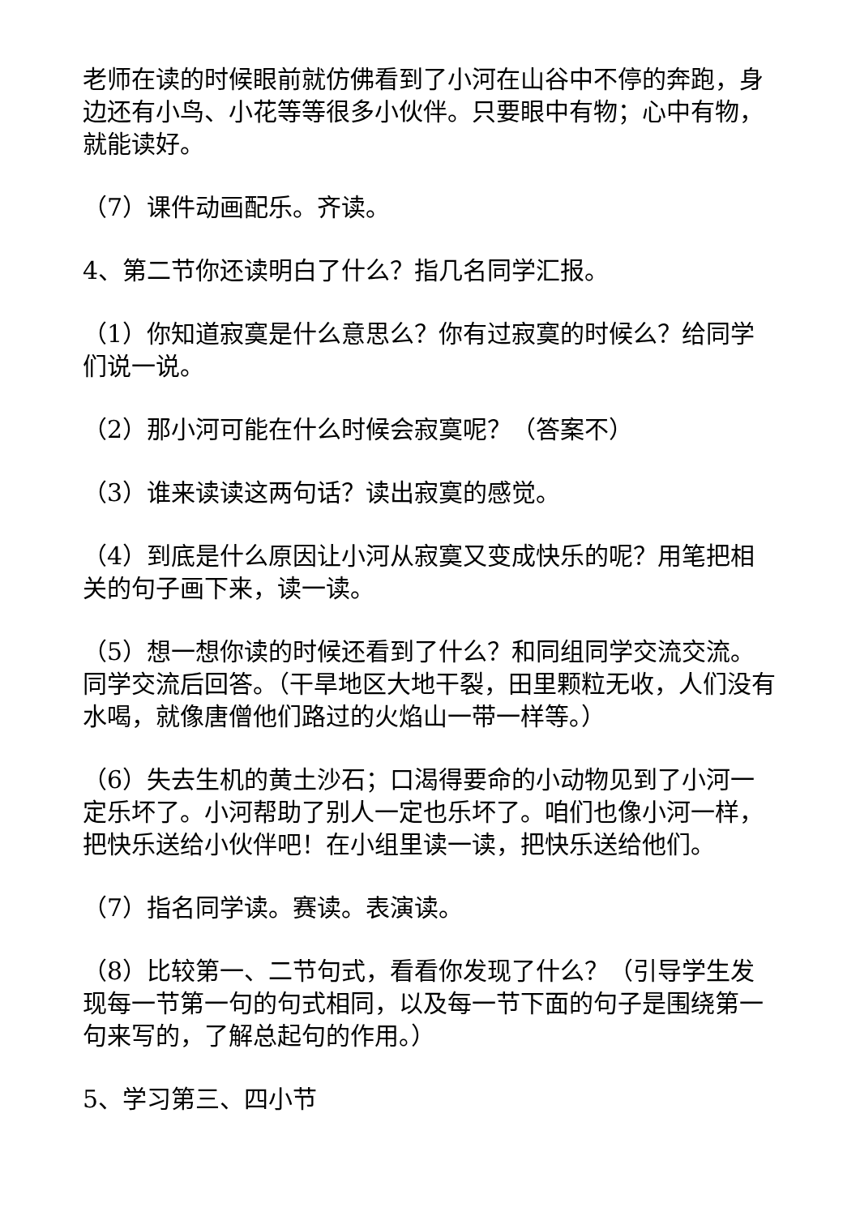老师在读的时候眼前就仿佛看到了小河在山谷中不停的奔跑，身边还有小鸟、小花等等很多小伙伴。只要眼中有物；心中有物，就能读好。
（7）课件动画配乐。齐读。
4、第二节你还读明白了什么？指几名同学汇报。
（1）你知道寂寞是什么意思么？你有过寂寞的时候么？给同学们说一说。
（2）那小河可能在什么时候会寂寞呢？（答案不）
（3）谁来读读这两句话？读出寂寞的感觉。
（4）到底是什么原因让小河从寂寞又变成快乐的呢？用笔把相关的句子画下来，读一读。
（5）想一想你读的时候还看到了什么？和同组同学交流交流。同学交流后回答。（干旱地区大地干裂，田里颗粒无收，人们没有水喝，就像唐僧他们路过的火焰山一带一样等。）
（6）失去生机的黄土沙石；口渴得要命的小动物见到了小河一定乐坏了。小河帮助了别人一定也乐坏了。咱们也像小河一样，把快乐送给小伙伴吧！在小组里读一读，把快乐送给他们。
（7）指名同学读。赛读。表演读。
（8）比较第一、二节句式，看看你发现了什么？（引导学生发现每一节第一句的句式相同，以及每一节下面的句子是围绕第一句来写的，了解总起句的作用。）
5、学习第三、四小节